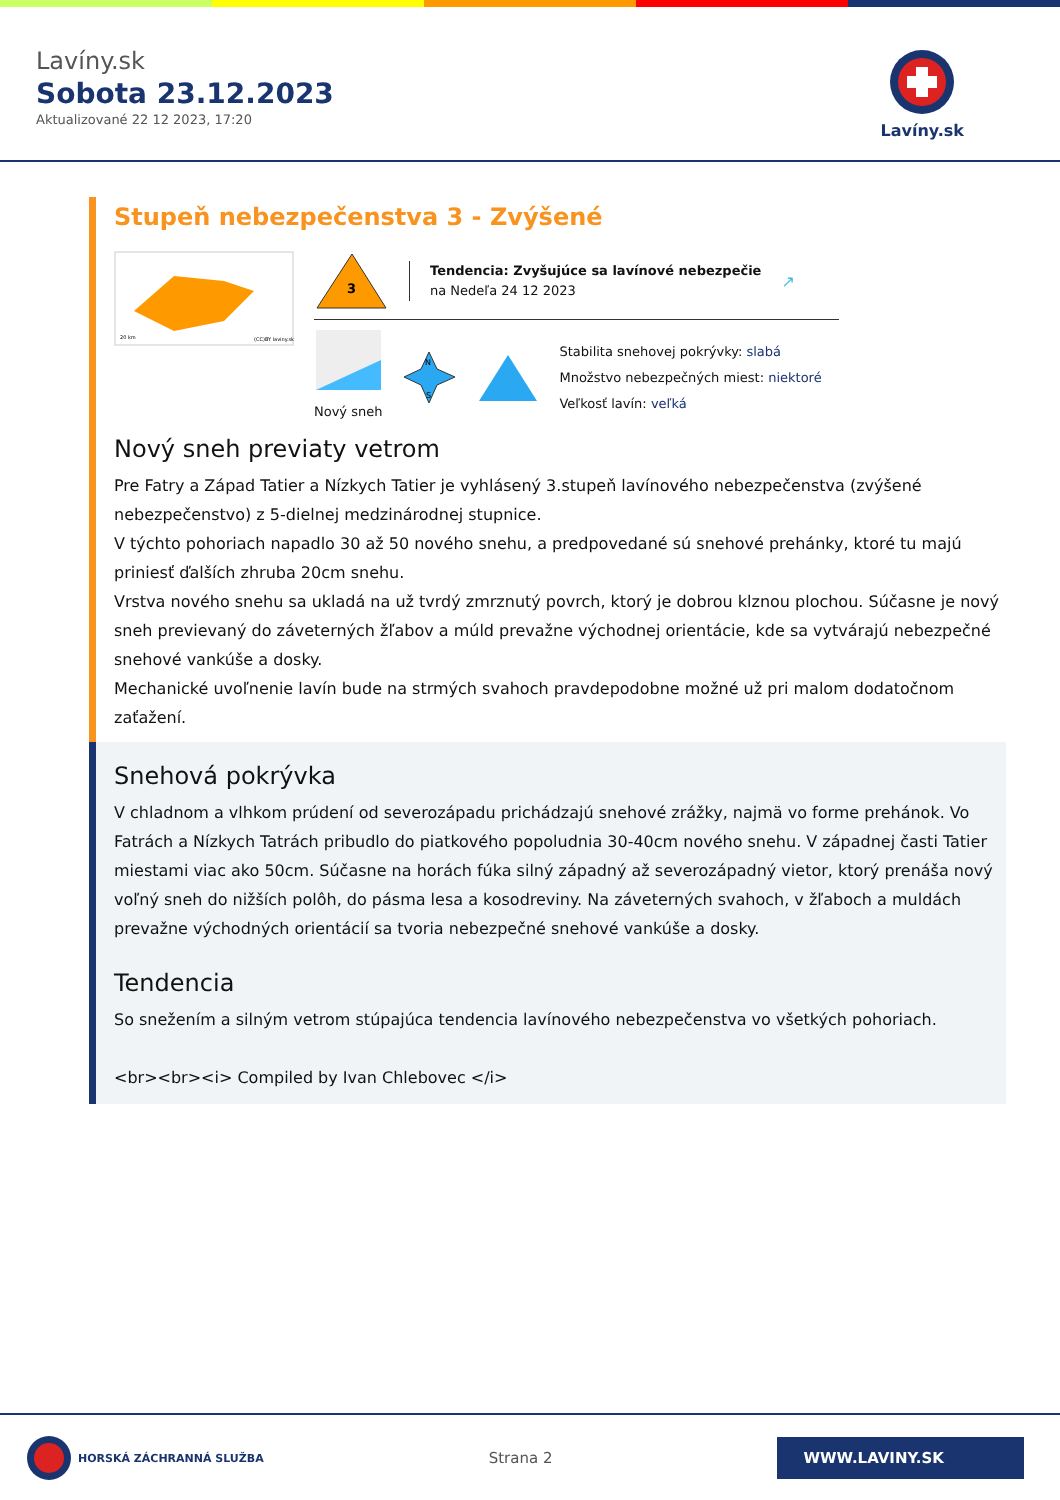Lavíny.sk
Sobota 23.12.2023
Aktualizované 22 12 2023, 17:20
Lavíny.sk
Stupeň nebezpečenstva 3 - Zvýšené
20 km
(CC)BY laviny.sk
3
Tendencia: Zvyšujúce sa lavínové nebezpečie
na Nedeľa 24 12 2023
↗
Nový sneh
N
S
Stabilita snehovej pokrývky: slabá
Množstvo nebezpečných miest: niektoré
Veľkosť lavín: veľká
Nový sneh previaty vetrom
Pre Fatry a Západ Tatier a Nízkych Tatier je vyhlásený 3.stupeň lavínového nebezpečenstva (zvýšené nebezpečenstvo) z 5-dielnej medzinárodnej stupnice.
V týchto pohoriach napadlo 30 až 50 nového snehu, a predpovedané sú snehové prehánky, ktoré tu majú priniesť ďalších zhruba 20cm snehu.
Vrstva nového snehu sa ukladá na už tvrdý zmrznutý povrch, ktorý je dobrou klznou plochou. Súčasne je nový sneh previevaný do záveterných žľabov a múld prevažne východnej orientácie, kde sa vytvárajú nebezpečné snehové vankúše a dosky.
Mechanické uvoľnenie lavín bude na strmých svahoch pravdepodobne možné už pri malom dodatočnom zaťažení.
Snehová pokrývka
V chladnom a vlhkom prúdení od severozápadu prichádzajú snehové zrážky, najmä vo forme prehánok. Vo Fatrách a Nízkych Tatrách pribudlo do piatkového popoludnia 30-40cm nového snehu. V západnej časti Tatier miestami viac ako 50cm. Súčasne na horách fúka silný západný až severozápadný vietor, ktorý prenáša nový voľný sneh do nižších polôh, do pásma lesa a kosodreviny. Na záveterných svahoch, v žľaboch a muldách prevažne východných orientácií sa tvoria nebezpečné snehové vankúše a dosky.
Tendencia
So snežením a silným vetrom stúpajúca tendencia lavínového nebezpečenstva vo všetkých pohoriach.
<br><br><i> Compiled by Ivan Chlebovec </i>
HORSKÁ ZÁCHRANNÁ SLUŽBA
Strana 2
WWW.LAVINY.SK